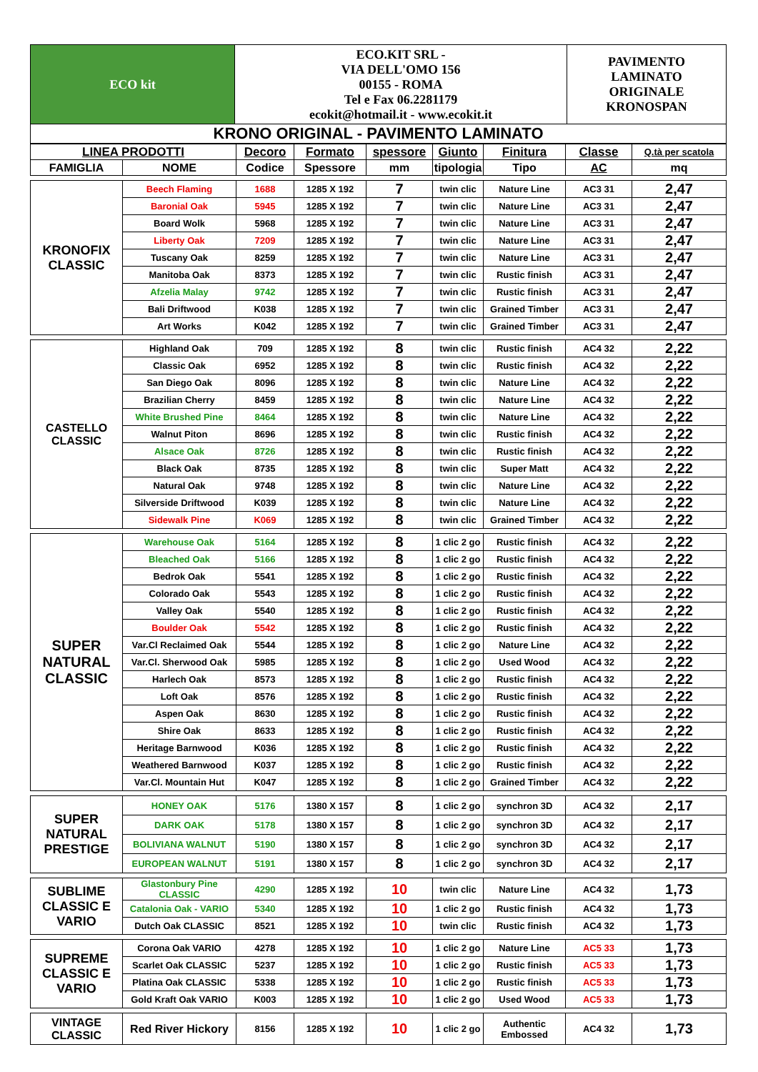| ECO kit | ECO.KIT SRL - VIA DELL'OMO 156 00155 - ROMA Tel e Fax 06.2281179 ecokit@hotmail.it - www.ecokit.it | PAVIMENTO LAMINATO ORIGINALE KRONOSPAN |
| KRONO ORIGINAL - PAVIMENTO LAMINATO | | |
| LINEA PRODOTTI | | Decoro | Formato | spessore | Giunto | Finitura | Classe | Q.tà per scatola |
| --- | --- | --- | --- | --- | --- | --- | --- | --- |
| FAMIGLIA | NOME | Codice | Spessore | mm | tipologia | Tipo | AC | mq |
| KRONOFIX CLASSIC | Beech Flaming | 1688 | 1285 X 192 | 7 | twin clic | Nature Line | AC3 31 | 2,47 |
| | Baronial Oak | 5945 | 1285 X 192 | 7 | twin clic | Nature Line | AC3 31 | 2,47 |
| | Board Wolk | 5968 | 1285 X 192 | 7 | twin clic | Nature Line | AC3 31 | 2,47 |
| | Liberty Oak | 7209 | 1285 X 192 | 7 | twin clic | Nature Line | AC3 31 | 2,47 |
| | Tuscany Oak | 8259 | 1285 X 192 | 7 | twin clic | Nature Line | AC3 31 | 2,47 |
| | Manitoba Oak | 8373 | 1285 X 192 | 7 | twin clic | Rustic finish | AC3 31 | 2,47 |
| | Afzelia Malay | 9742 | 1285 X 192 | 7 | twin clic | Rustic finish | AC3 31 | 2,47 |
| | Bali Driftwood | K038 | 1285 X 192 | 7 | twin clic | Grained Timber | AC3 31 | 2,47 |
| | Art Works | K042 | 1285 X 192 | 7 | twin clic | Grained Timber | AC3 31 | 2,47 |
| CASTELLO CLASSIC | Highland Oak | 709 | 1285 X 192 | 8 | twin clic | Rustic finish | AC4 32 | 2,22 |
| | Classic Oak | 6952 | 1285 X 192 | 8 | twin clic | Rustic finish | AC4 32 | 2,22 |
| | San Diego Oak | 8096 | 1285 X 192 | 8 | twin clic | Nature Line | AC4 32 | 2,22 |
| | Brazilian Cherry | 8459 | 1285 X 192 | 8 | twin clic | Nature Line | AC4 32 | 2,22 |
| | White Brushed Pine | 8464 | 1285 X 192 | 8 | twin clic | Nature Line | AC4 32 | 2,22 |
| | Walnut Piton | 8696 | 1285 X 192 | 8 | twin clic | Rustic finish | AC4 32 | 2,22 |
| | Alsace Oak | 8726 | 1285 X 192 | 8 | twin clic | Rustic finish | AC4 32 | 2,22 |
| | Black Oak | 8735 | 1285 X 192 | 8 | twin clic | Super Matt | AC4 32 | 2,22 |
| | Natural Oak | 9748 | 1285 X 192 | 8 | twin clic | Nature Line | AC4 32 | 2,22 |
| | Silverside Driftwood | K039 | 1285 X 192 | 8 | twin clic | Nature Line | AC4 32 | 2,22 |
| | Sidewalk Pine | K069 | 1285 X 192 | 8 | twin clic | Grained Timber | AC4 32 | 2,22 |
| SUPER NATURAL CLASSIC | Warehouse Oak | 5164 | 1285 X 192 | 8 | 1 clic 2 go | Rustic finish | AC4 32 | 2,22 |
| | Bleached Oak | 5166 | 1285 X 192 | 8 | 1 clic 2 go | Rustic finish | AC4 32 | 2,22 |
| | Bedrok Oak | 5541 | 1285 X 192 | 8 | 1 clic 2 go | Rustic finish | AC4 32 | 2,22 |
| | Colorado Oak | 5543 | 1285 X 192 | 8 | 1 clic 2 go | Rustic finish | AC4 32 | 2,22 |
| | Valley Oak | 5540 | 1285 X 192 | 8 | 1 clic 2 go | Rustic finish | AC4 32 | 2,22 |
| | Boulder Oak | 5542 | 1285 X 192 | 8 | 1 clic 2 go | Rustic finish | AC4 32 | 2,22 |
| | Var.Cl Reclaimed Oak | 5544 | 1285 X 192 | 8 | 1 clic 2 go | Nature Line | AC4 32 | 2,22 |
| | Var.Cl. Sherwood Oak | 5985 | 1285 X 192 | 8 | 1 clic 2 go | Used Wood | AC4 32 | 2,22 |
| | Harlech Oak | 8573 | 1285 X 192 | 8 | 1 clic 2 go | Rustic finish | AC4 32 | 2,22 |
| | Loft Oak | 8576 | 1285 X 192 | 8 | 1 clic 2 go | Rustic finish | AC4 32 | 2,22 |
| | Aspen Oak | 8630 | 1285 X 192 | 8 | 1 clic 2 go | Rustic finish | AC4 32 | 2,22 |
| | Shire Oak | 8633 | 1285 X 192 | 8 | 1 clic 2 go | Rustic finish | AC4 32 | 2,22 |
| | Heritage Barnwood | K036 | 1285 X 192 | 8 | 1 clic 2 go | Rustic finish | AC4 32 | 2,22 |
| | Weathered Barnwood | K037 | 1285 X 192 | 8 | 1 clic 2 go | Rustic finish | AC4 32 | 2,22 |
| | Var.Cl. Mountain Hut | K047 | 1285 X 192 | 8 | 1 clic 2 go | Grained Timber | AC4 32 | 2,22 |
| SUPER NATURAL PRESTIGE | HONEY OAK | 5176 | 1380 X 157 | 8 | 1 clic 2 go | synchron 3D | AC4 32 | 2,17 |
| | DARK OAK | 5178 | 1380 X 157 | 8 | 1 clic 2 go | synchron 3D | AC4 32 | 2,17 |
| | BOLIVIANA WALNUT | 5190 | 1380 X 157 | 8 | 1 clic 2 go | synchron 3D | AC4 32 | 2,17 |
| | EUROPEAN WALNUT | 5191 | 1380 X 157 | 8 | 1 clic 2 go | synchron 3D | AC4 32 | 2,17 |
| SUBLIME CLASSIC E VARIO | Glastonbury Pine CLASSIC | 4290 | 1285 X 192 | 10 | twin clic | Nature Line | AC4 32 | 1,73 |
| | Catalonia Oak - VARIO | 5340 | 1285 X 192 | 10 | 1 clic 2 go | Rustic finish | AC4 32 | 1,73 |
| | Dutch Oak CLASSIC | 8521 | 1285 X 192 | 10 | twin clic | Rustic finish | AC4 32 | 1,73 |
| SUPREME CLASSIC E VARIO | Corona Oak VARIO | 4278 | 1285 X 192 | 10 | 1 clic 2 go | Nature Line | AC5 33 | 1,73 |
| | Scarlet Oak CLASSIC | 5237 | 1285 X 192 | 10 | 1 clic 2 go | Rustic finish | AC5 33 | 1,73 |
| | Platina Oak CLASSIC | 5338 | 1285 X 192 | 10 | 1 clic 2 go | Rustic finish | AC5 33 | 1,73 |
| | Gold Kraft Oak VARIO | K003 | 1285 X 192 | 10 | 1 clic 2 go | Used Wood | AC5 33 | 1,73 |
| VINTAGE CLASSIC | Red River Hickory | 8156 | 1285 X 192 | 10 | 1 clic 2 go | Authentic Embossed | AC4 32 | 1,73 |